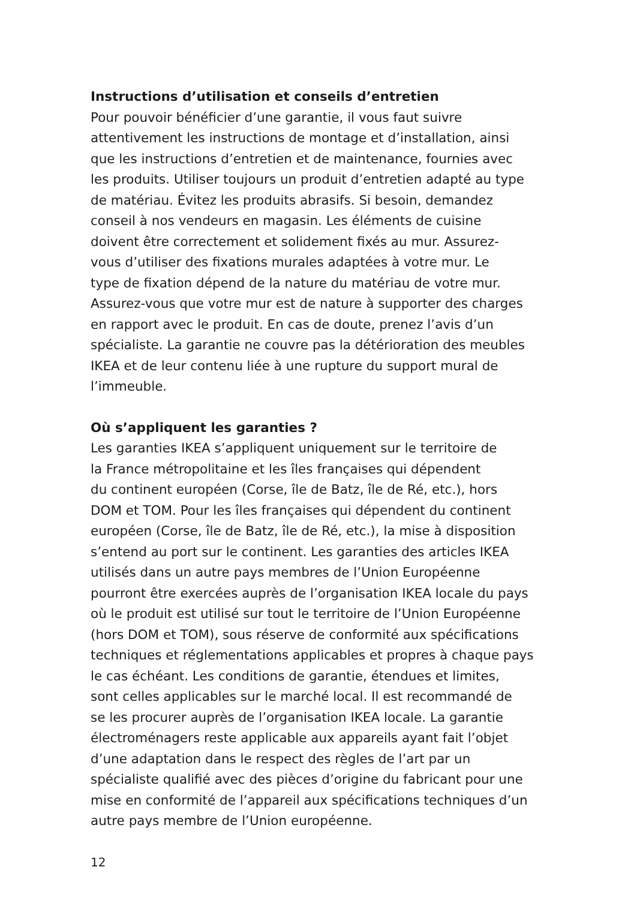Instructions d’utilisation et conseils d’entretien
Pour pouvoir bénéficier d’une garantie, il vous faut suivre
attentivement les instructions de montage et d’installation, ainsi
que les instructions d’entretien et de maintenance, fournies avec
les produits. Utiliser toujours un produit d’entretien adapté au type
de matériau. Évitez les produits abrasifs. Si besoin, demandez
conseil à nos vendeurs en magasin. Les éléments de cuisine
doivent être correctement et solidement fixés au mur. Assurez-
vous d’utiliser des fixations murales adaptées à votre mur. Le
type de fixation dépend de la nature du matériau de votre mur.
Assurez-vous que votre mur est de nature à supporter des charges
en rapport avec le produit. En cas de doute, prenez l’avis d’un
spécialiste. La garantie ne couvre pas la détérioration des meubles
IKEA et de leur contenu liée à une rupture du support mural de
l’immeuble.
Où s’appliquent les garanties ?
Les garanties IKEA s’appliquent uniquement sur le territoire de
la France métropolitaine et les îles françaises qui dépendent
du continent européen (Corse, île de Batz, île de Ré, etc.), hors
DOM et TOM. Pour les îles françaises qui dépendent du continent
européen (Corse, île de Batz, île de Ré, etc.), la mise à disposition
s’entend au port sur le continent. Les garanties des articles IKEA
utilisés dans un autre pays membres de l’Union Européenne
pourront être exercées auprès de l’organisation IKEA locale du pays
où le produit est utilisé sur tout le territoire de l’Union Européenne
(hors DOM et TOM), sous réserve de conformité aux spécifications
techniques et réglementations applicables et propres à chaque pays
le cas échéant. Les conditions de garantie, étendues et limites,
sont celles applicables sur le marché local. Il est recommandé de
se les procurer auprès de l’organisation IKEA locale. La garantie
électroménagers reste applicable aux appareils ayant fait l’objet
d’une adaptation dans le respect des règles de l’art par un
spécialiste qualifié avec des pièces d’origine du fabricant pour une
mise en conformité de l’appareil aux spécifications techniques d’un
autre pays membre de l’Union européenne.
12